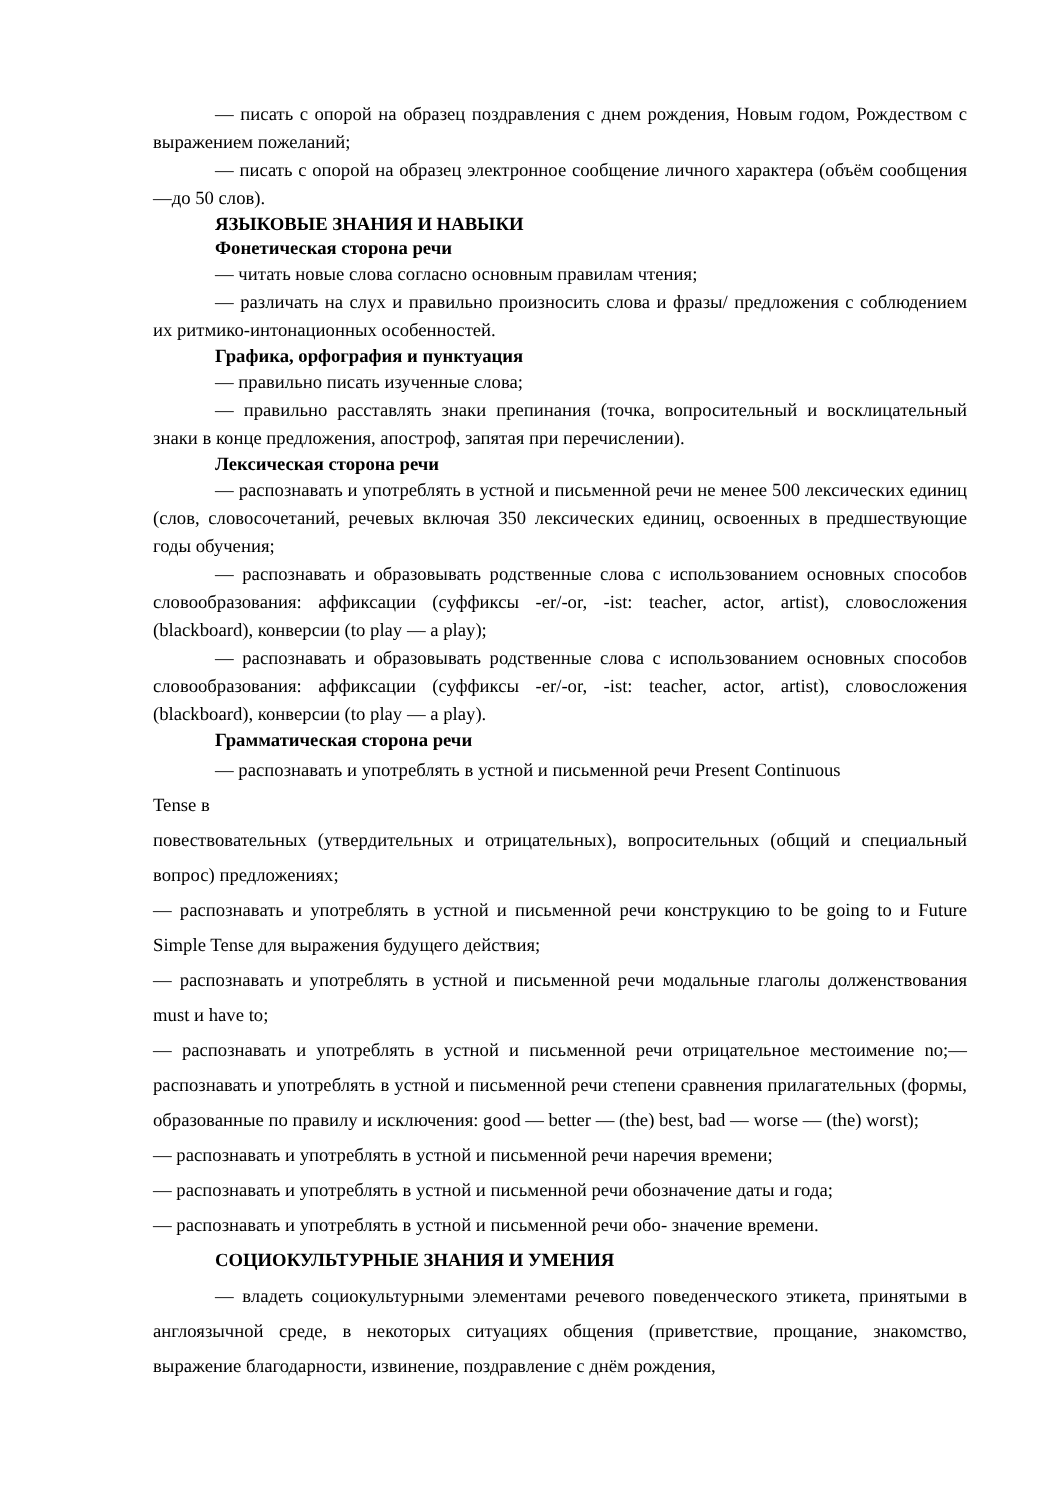— писать с опорой на образец поздравления с днем рождения, Новым годом, Рождеством с выражением пожеланий;
— писать с опорой на образец электронное сообщение личного характера (объём сообщения —до 50 слов).
ЯЗЫКОВЫЕ ЗНАНИЯ И НАВЫКИ
Фонетическая сторона речи
— читать новые слова согласно основным правилам чтения;
— различать на слух и правильно произносить слова и фразы/ предложения с соблюдением их ритмико-интонационных особенностей.
Графика, орфография и пунктуация
— правильно писать изученные слова;
— правильно расставлять знаки препинания (точка, вопросительный и восклицательный знаки в конце предложения, апостроф, запятая при перечислении).
Лексическая сторона речи
— распознавать и употреблять в устной и письменной речи не менее 500 лексических единиц (слов, словосочетаний, речевых включая 350 лексических единиц, освоенных в предшествующие годы обучения;
— распознавать и образовывать родственные слова с использованием основных способов словообразования: аффиксации (суффиксы -er/-or, -ist: teacher, actor, artist), словосложения (blackboard), конверсии (to play — a play);
— распознавать и образовывать родственные слова с использованием основных способов словообразования: аффиксации (суффиксы -er/-or, -ist: teacher, actor, artist), словосложения (blackboard), конверсии (to play — a play).
Грамматическая сторона речи
— распознавать и употреблять в устной и письменной речи Present Continuous
Tense в
повествовательных (утвердительных и отрицательных), вопросительных (общий и специальный вопрос) предложениях;
— распознавать и употреблять в устной и письменной речи конструкцию to be going to и Future Simple Tense для выражения будущего действия;
— распознавать и употреблять в устной и письменной речи модальные глаголы долженствования must и have to;
— распознавать и употреблять в устной и письменной речи отрицательное местоимение no;— распознавать и употреблять в устной и письменной речи степени сравнения прилагательных (формы, образованные по правилу и исключения: good — better — (the) best, bad — worse — (the) worst);
— распознавать и употреблять в устной и письменной речи наречия времени;
— распознавать и употреблять в устной и письменной речи обозначение даты и года;
— распознавать и употреблять в устной и письменной речи обо- значение времени.
СОЦИОКУЛЬТУРНЫЕ ЗНАНИЯ И УМЕНИЯ
— владеть социокультурными элементами речевого поведенческого этикета, принятыми в англоязычной среде, в некоторых ситуациях общения (приветствие, прощание, знакомство, выражение благодарности, извинение, поздравление с днём рождения,